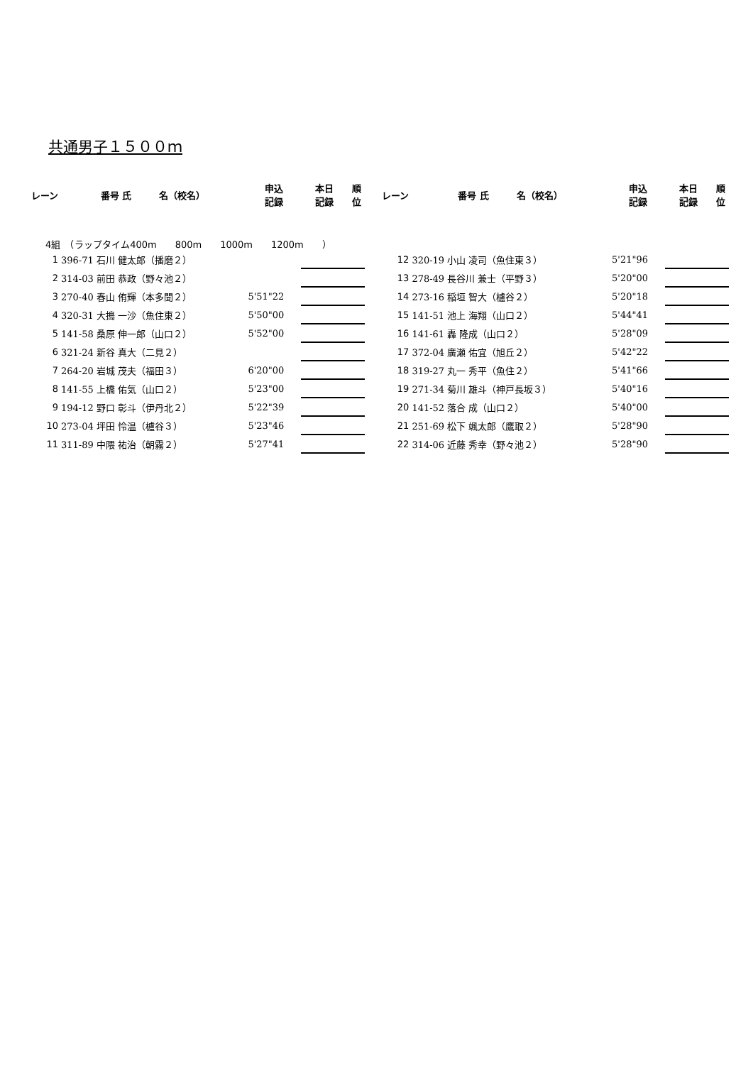共通男子１５００ｍ
| レーン | 番号 氏 名（校名） | 申込 記録 | 本日 記録 | 順 位 | | レーン | 番号 氏 名（校名） | 申込 記録 | 本日 記録 | 順 位 |
| --- | --- | --- | --- | --- | --- | --- | --- | --- | --- | --- |
| 4組 （ラップタイム400m 800m 1000m 1200m ） | | | | | | | | | | |
| 1 | 396-71 石川 健太郎（播磨２） | | | | | 12 | 320-19 小山 凌司（魚住東３） | 5'21"96 | | |
| 2 | 314-03 前田 恭政（野々池２） | | | | | 13 | 278-49 長谷川 兼士（平野３） | 5'20"00 | | |
| 3 | 270-40 春山 侑輝（本多聞２） | 5'51"22 | | | | 14 | 273-16 稲垣 智大（櫨谷２） | 5'20"18 | | |
| 4 | 320-31 大搗 一沙（魚住東２） | 5'50"00 | | | | 15 | 141-51 池上 海翔（山口２） | 5'44"41 | | |
| 5 | 141-58 桑原 伸一郎（山口２） | 5'52"00 | | | | 16 | 141-61 轟 隆成（山口２） | 5'28"09 | | |
| 6 | 321-24 新谷 真大（二見２） | | | | | 17 | 372-04 廣瀬 佑宜（旭丘２） | 5'42"22 | | |
| 7 | 264-20 岩城 茂夫（福田３） | 6'20"00 | | | | 18 | 319-27 丸一 秀平（魚住２） | 5'41"66 | | |
| 8 | 141-55 上橋 佑気（山口２） | 5'23"00 | | | | 19 | 271-34 菊川 雄斗（神戸長坂３） | 5'40"16 | | |
| 9 | 194-12 野口 彰斗（伊丹北２） | 5'22"39 | | | | 20 | 141-52 落合 成（山口２） | 5'40"00 | | |
| 10 | 273-04 坪田 怜温（櫨谷３） | 5'23"46 | | | | 21 | 251-69 松下 颯太郎（鷹取２） | 5'28"90 | | |
| 11 | 311-89 中隈 祐治（朝霧２） | 5'27"41 | | | | 22 | 314-06 近藤 秀幸（野々池２） | 5'28"90 | | |